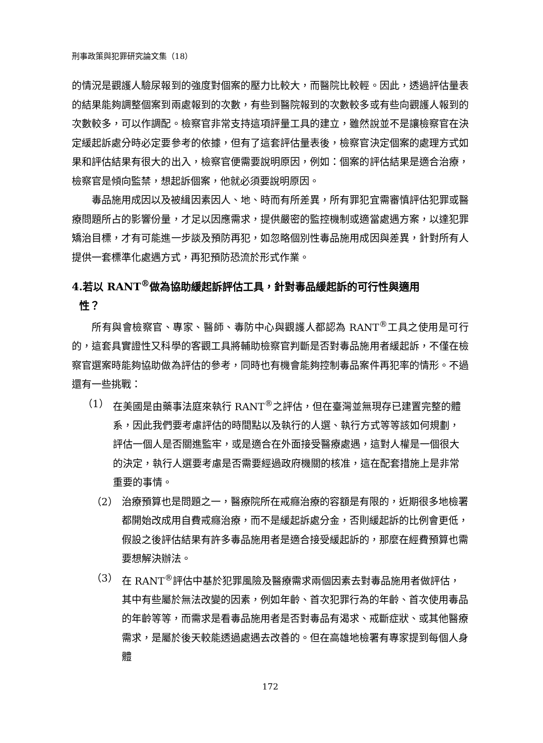刑事政策與犯罪研究論文集（18）
的情況是觀護人驗尿報到的強度對個案的壓力比較大，而醫院比較輕。因此，透過評估量表的結果能夠調整個案到兩處報到的次數，有些到醫院報到的次數較多或有些向觀護人報到的次數較多，可以作調配。檢察官非常支持這項評量工具的建立，雖然說並不是讓檢察官在決定緩起訴處分時必定要參考的依據，但有了這套評估量表後，檢察官決定個案的處理方式如果和評估結果有很大的出入，檢察官便需要說明原因，例如：個案的評估結果是適合治療，檢察官是傾向監禁，想起訴個案，他就必須要說明原因。
毒品施用成因以及被緝因素因人、地、時而有所差異，所有罪犯宜需審慎評估犯罪或醫療問題所占的影響份量，才足以因應需求，提供嚴密的監控機制或適當處遇方案，以達犯罪矯治目標，才有可能進一步談及預防再犯，如忽略個別性毒品施用成因與差異，針對所有人提供一套標準化處遇方式，再犯預防恐流於形式作業。
4.若以 RANT<sup>®</sup>做為協助緩起訴評估工具，針對毒品緩起訴的可行性與適用
性？
所有與會檢察官、專家、醫師、毒防中心與觀護人都認為 RANT<sup>®</sup>工具之使用是可行的，這套具實證性又科學的客觀工具將輔助檢察官判斷是否對毒品施用者緩起訴，不僅在檢察官選案時能夠協助做為評估的參考，同時也有機會能夠控制毒品案件再犯率的情形。不過還有一些挑戰：
（1） 在美國是由藥事法庭來執行 RANT<sup>®</sup>之評估，但在臺灣並無現存已建置完整的體系，因此我們要考慮評估的時間點以及執行的人選、執行方式等等該如何規劃，評估一個人是否關進監牢，或是適合在外面接受醫療處遇，這對人權是一個很大的決定，執行人選要考慮是否需要經過政府機關的核准，這在配套措施上是非常重要的事情。
（2） 治療預算也是問題之一，醫療院所在戒癮治療的容額是有限的，近期很多地檢署都開始改成用自費戒癮治療，而不是緩起訴處分金，否則緩起訴的比例會更低，假設之後評估結果有許多毒品施用者是適合接受緩起訴的，那麼在經費預算也需要想解決辦法。
（3） 在 RANT<sup>®</sup>評估中基於犯罪風險及醫療需求兩個因素去對毒品施用者做評估，其中有些屬於無法改變的因素，例如年齡、首次犯罪行為的年齡、首次使用毒品的年齡等等，而需求是看毒品施用者是否對毒品有渴求、戒斷症狀、或其他醫療需求，是屬於後天較能透過處遇去改善的。但在高雄地檢署有專家提到每個人身體
172